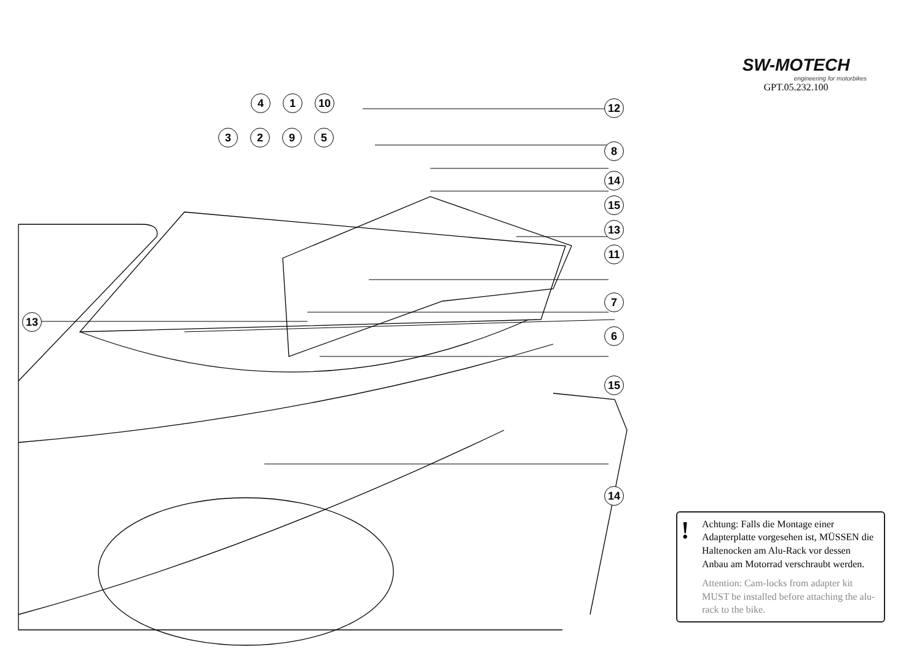41 10
3295
13
SW-MOTECH
engineering for motorbikes
GPT.05.232.100
12
8
14
15
13
11
7
6
15
14
!
Achtung: Falls die Montage einer Adapterplatte vorgesehen ist, MÜSSEN die Haltenocken am Alu-Rack vor dessen Anbau am Motorrad verschraubt werden.
Attention: Cam-locks from adapter kit MUST be installed before attaching the alu-rack to the bike.